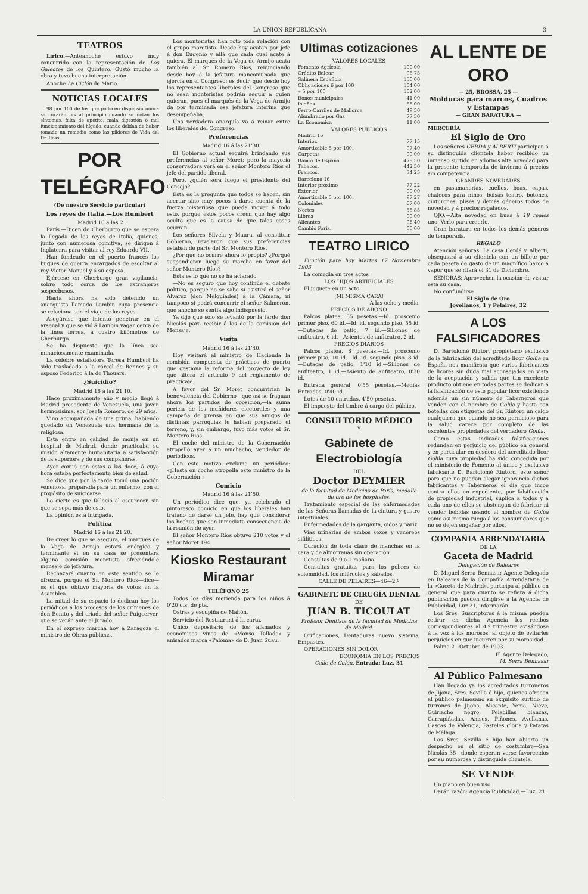LA UNION REPUBLICANA 3
TEATROS
Lírico.—Anteanoche estuvo muy concurrido con la representación de Los Galeotes de los Quintero. Gustó mucho la obra y tuvo buena interpretación.
Anoche La Ciclón de Mario.
NOTICIAS LOCALES
98 por 100 de los que padecen dispepsia nunca se curarán: es al principio cuando se notan los síntomas, falta de apetito, mala digestión ó mal funcionamiento del hígado, cuando debían de haber tomado un remedio como las píldoras de Vida del Dr. Ross.
POR TELÉGRAFO
(De nuestro Servicio particular)
Los reyes de Italia.—Los Humbert
Madrid 16 á las 21.
París.—Dicen de Cherburgo que se espera la llegada de los reyes de Italia, quienes, junto con numerosa comitiva, se dirigen á Inglaterra para visitar al rey Eduardo VII.
Han fondeado en el puerto francés los buques de guerra encargados de escoltar al rey Victor Manuel y á su esposa.
Ejércese en Cherburgo gran vigilancia, sobre todo cerca de los extranjeros sospechosos.
Hasta ahora ha sido detenido un anarquista llamado Lambin cuya presencia se relaciona con el viaje de los reyes.
Asegúrase que intentó penetrar en el arsenal y que se vió á Lambin vagar cerca de la línea férrea, á cuatro kilómetros de Cherburgo.
Se ha dispuesto que la línea sea minuciosamente examinada.
La célebre estafadora Teresa Humbert ha sido trasladada á la cárcel de Rennes y su esposo Federico á la de Thouars.
¿Suicidio?
Madrid 16 á las 21'10.
Hace próximamente año y medio llegó á Madrid procedente de Venezuela, una joven hermosísima, sor Josefa Romero, de 29 años.
Vino acompañada de una prima, habiendo quedado en Venezuela una hermana de la religiosa.
Esta entró en calidad de monja en un hospital de Madrid, donde practicaba su misión altamente humanitaria á satisfacción de la superiora y de sus compañeras.
Ayer comió con éstas á las doce, á cuya hora estaba perfectamente bien de salud.
Se dice que por la tarde tomó una poción venenosa, preparada para un enfermo, con el propósito de suicicarse.
Lo cierto es que falleció al oscurecer, sin que se sepa más de esto.
La opinión está intrigada.
Política
Madrid 16 á las 21'20.
De creer lo que se asegura, el marqués de la Vega de Armijo estará enérgico y terminante si en su casa se presentara alguna comisión moretista ofreciéndole mensaje de jefatura.
Rechazará cuanto en este sentido se le ofrezca, porque el Sr. Montero Rios—dice—es el que obtuvo mayoría de votos en la Asamblea.
La mitad de su espacio lo dedican hoy los periódicos á los procesos de los crímenes de don Benito y del criado del señor Puigcerver, que se verán ante el Jurado.
En el expreso marcha hoy á Zaragoza el ministro de Obras públicas.
Los monteristas han roto toda relación con el grupo moretista. Desde hoy acatan por jefe á don Eugenio y allá que cada cual acate á quiera. El marqués de la Vega de Armijo acata también al Sr. Romero Ríos, renunciando desde hoy á la jefatura mancomunada que ejercía en el Congreso; es decir, que desde hoy los representantes liberales del Congreso que no sean monteristas podrán seguir á quien quieran, pues el marqués de la Vega de Armijo da por terminada esa jefatura interina que desempeñaba.
Una verdadera anarquía va á reinar entre los liberales del Congreso.
Preferencias
Madrid 16 á las 21'30.
El Gobierno actual seguirá brindando sus preferencias al señor Moret; pero la mayoría conservadora verá en el señor Montero Ríos el jefe del partido liberal.
Pero, ¿quién será luego el presidente del Consejo?
Esta es la pregunta que todos se hacen, sin acertar sino muy pocos á darse cuenta de la fuerza misteriosa que pueda mover á todo esto, porque estos pocos creen que hay algo oculto que es la causa de que tales cosas ocurran.
Los señores Silvela y Maura, al constituir Gobierno, revelaron que sus preferencias estaban de parte del Sr. Montero Ríos.
¿Por qué no ocurre ahora lo propio? ¿Porqué suspendieron luego su marcha en favor del señor Montero Ríos?
Esta es lo que no se ha aclarado.
—No es seguro que hoy continúe el debate político, porque no se sabe si asistirá el señor Alvarez (don Melquíades) á la Cámara, ni tampoco si podrá concurrir el señor Salmerón, que anoche se sentía algo indispuesto.
Ya dije que sólo se levantó por la tarde don Nicolás para recibir á los de la comisión del Mensaje.
Visita
Madrid 16 á las 21'40.
Hoy visitará al ministro de Hacienda la comisión compuesta de prácticos de puerto que gestiona la reforma del proyecto de ley que altera el artículo 9 del reglamento de practicaje.
A favor del Sr. Moret concurrirían la benevolencia del Gobierno—que así se fraguan ahora los partidos de oposición,—la suma pericia de los muñidores electorales y una campaña de prensa en que sus amigos de distintas parroquias le habían preparado el terreno, y, sin embargo, tuvo más votos el Sr. Montero Rios.
El coche del ministro de la Gobernación atropelló ayer á un muchacho, vendedor de periódicos.
Con este motivo exclama un periódico: «¡Hasta en coche atropella este ministro de la Gobernación!»
Comicio
Madrid 16 á las 21'50.
Un periódico dice que, ya celebrado el pintoresco comicio en que los liberales han tratado de darse un jefe, hay que considerar los hechos que son inmediata consecuencia de la reunión de ayer.
El señor Montero Ríos obtuvo 210 votos y el señor Moret 194.
Kiosko Restaurant Miramar
TELÉFONO 25
Todos los días merienda para los niños á 0'20 cts. de pta.
Ostras y escupiña de Mahón.
Servicio del Restaurant á la carta.
Unico depositario de los afamados y económicos vinos de «Monso Tallada» y anisados marca «Paloma» de D. Juan Suau.
Ultimas cotizaciones
VALORES LOCALES
| Fomento Agrícola | 100'00 |
| Crédito Balear | 98'75 |
| Salinera Española | 150'00 |
| Obligaciones 6 por 100 | 104'00 |
| » 5 por 100 | 102'00 |
| Bonos municipales | 41'00 |
| Isleñas | 56'00 |
| Ferro-Carriles de Mallorca | 49'50 |
| Alumbrado por Gas | 77'50 |
| La Económica | 11'00 |
VALORES PUBLICOS
| Madrid 16 | |
| Interior. | 77'15 |
| Amortizable 5 por 100. | 97'40 |
| Carpetas | 00'00 |
| Banco de España | 478'50 |
| Tabacos. | 442'50 |
| Francos. | 34'25 |
| Barcelona 16 | |
| Interior próximo | 77'22 |
| Exterior | 00'00 |
| Amortizable 5 por 100. | 97'27 |
| Coloniales | 67'00 |
| Nortes | 58'85 |
| Libras | 00'00 |
| Alicantes | 96'40 |
| Cambio París. | 00'00 |
TEATRO LIRICO
Función para hoy Martes 17 Noviembre 1903
La comedia en tres actos
LOS HIJOS ARTIFICIALES
El juguete en un acto
¡MI MISMA CARA!
A las ocho y media.
PRECIOS DE ABONO
Palcos platea, 55 pesetas.—Id. proscenio primer piso, 60 id.—Id. id. segundo piso, 55 id.—Butacas de patio, 7 id.—Sillones de anfiteatro, 6 id.—Asientos de anfiteatro, 2 id.
PRECIOS DIARIOS
Palcos platea, 8 pesetas.—Id. proscenio primer piso, 10 id.—Id. id. segundo piso, 8 id.—Butacas de patio, 1'10 id.—Sillones de anfiteatro, 1 id.—Asiento de anfiteatro, 0'30 id.
Entrada general, 0'55 pesetas.—Medias Entradas, 0'40 id.
Lotes de 10 entradas, 4'50 pesetas.
El impuesto del timbre á cargo del público.
CONSULTORIO MÉDICO
Y
Gabinete de Electrobiología
DEL
Doctor DEYMIER
de la facultad de Medicina de París, medalla de oro de los hospitales.
Tratamiento especial de las enfermedades de las Señoras llamadas de la cintura y gastro intestinales.
Enfermedades de la garganta, oidos y nariz.
Vias urinarias de ambos sexos y venéreos sifilíticos.
Curación de toda clase de manchas en la cara y de almorranas sin operación.
Consultas de 9 á 1 mañana.
Consultas gratuitas para los pobres de solemnidad, los miércoles y sábados.
CALLE DE PELAIRES—46—2.º
GABINETE DE CIRUGÍA DENTAL
DE
JUAN B. TICOULAT
Profesor Dentista de la facultad de Medicina de Madrid.
Orificaciones, Dentaduras nuevo sistema, Empastes.
OPERACIONES SIN DOLOR
ECONOMIA EN LOS PRECIOS
Calle de Colón, Entrada: Luz, 31
AL LENTE DE ORO
— 25, BROSSA, 25 —
Molduras para marcos, Cuadros y Estampas
— GRAN BARATURA —
MERCERÍA
El Siglo de Oro
Los señores CERDÁ y ALBERTI participan á su distinguida clientela haber recibido un inmenso surtido en adornos alta novedad para la presente temporada de invierno á precios sin competencia.
GRANDES NOVEDADES
en pasamanerías, cuellos, boas, capas, chalecos para niños, bolsas teatro, botones, cinturones, plisés y demás géneros todos de novedad y á precios regalados.
OJO.—Alta novedad en buas á 18 reales uno. Verlo para creerlo.
Gran baratura en todos los demás géneros de temporada.
REGALO
Atención señoras. La casa Cerdá y Alberti, obsequiará á su clientela con un billete por cada peseta de gasto de un magnífico barco á vapor que se rifará el 31 de Diciembre.
SEÑORAS: Aprovechen la ocasión de visitar esta su casa.
No confundirse
El Siglo de Oro
Jovellanos, 1 y Pelaires, 32
A LOS FALSIFICADORES
D. Bartolomé Riutort propietario exclusivo de la fabricación del acreditado licor Golúa en España nos manifiesta que varios fabricantes de licores sin duda mal aconsejados en vista de la aceptación y salida que tan excelente producto obtiene en todas partes se dedican á la falsificación de este popular licor existiendo además un sin número de Taberneros que venden con el nombre de Golúa y hasta con botellas con etiquetas del Sr. Riutord un caldo cualquiera que cuando no sea pernicioso para la salud carece por completo de las excelentes propiedades del verdadero Golúa.
Como estas indicadas falsificaciones redundan en perjuicio del público en general y en particular en desdoro del acreditado licor Golúa cuya propiedad ha sido concedida por el ministerio de Fomento al único y exclusivo fabricante D. Bartolomé Riutord, este señor para que no puedan alegar ignorancia dichos fabricantes y Taberneros el día que incoe contra ellos un expediente, por falsificación de propiedad industrial, suplica a todos y á cada uno de ellos se abstengan de fabricar ni vender bebidas usando el nombre de Golúa como así mismo ruega á los consumidores que no se dejen engañar por ellos.
COMPAÑIA ARRENDATARIA
DE LA
Gaceta de Madrid
Delegación de Baleares
D. Miguel Serra Bennasar Agente Delegado en Baleares de la Compañía Arrendataria de la «Gaceta de Madrid», participa al público en general que para cuanto se refiera á dicha publicación pueden dirigirse á la Agencia de Publicidad, Luz 21, informarán.
Los Sres. Suscriptores á la misma pueden retirar en dicha Agencia los recibos correspondientes al 4.º trimestre avisándose á la vez á los morosos, al objeto de evitarles perjuicios en que incurren por su morosidad.
Palma 21 Octubre de 1903.
El Agente Delegado,
M. Serra Bennasar
Al Público Palmesano
Han llegado ya los acreditados turroneros de Jijona, Sres. Sevilla é hijo, quienes ofrecen al público palmesano su exquisito surtido de turrones de Jijona, Alicante, Yema, Nieve, Guirlache negro, Peladillas blancas, Garrapiñadas, Anises, Piñones, Avellanas, Cascas de Valencia, Pasteles gloria y Patatas de Málaga.
Los Sres. Sevilla é hijo han abierto un despacho en el sitio de costumbre—San Nicolás 35—donde esperan verse favorecidos por su numerosa y distinguida clientela.
SE VENDE
Un piano en buen uso.
Darán razón: Agencia Publicidad.—Luz, 21.